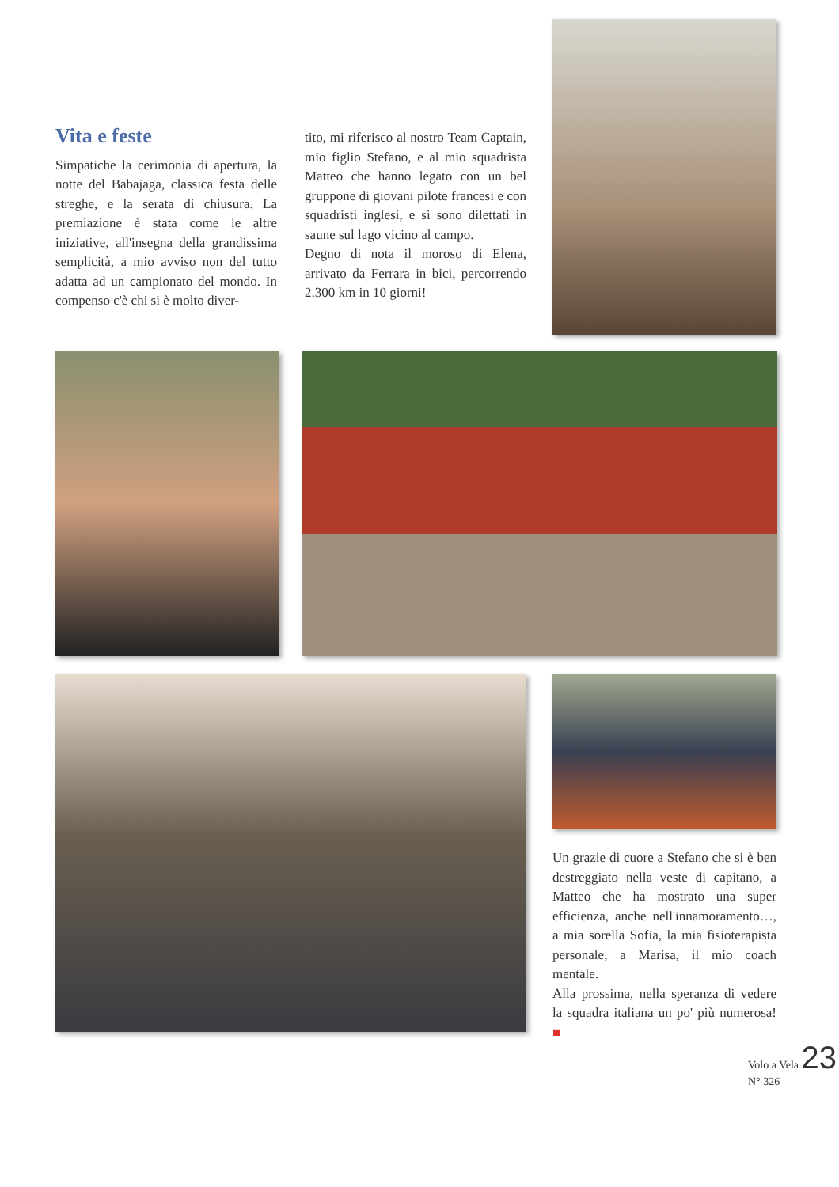Vita e feste
Simpatiche la cerimonia di apertura, la notte del Babajaga, classica festa delle streghe, e la serata di chiusura. La premiazione è stata come le altre iniziative, all'insegna della grandissima semplicità, a mio avviso non del tutto adatta ad un campionato del mondo. In compenso c'è chi si è molto diver-
tito, mi riferisco al nostro Team Captain, mio figlio Stefano, e al mio squadrista Matteo che hanno legato con un bel gruppone di giovani pilote francesi e con squadristi inglesi, e si sono dilettati in saune sul lago vicino al campo.
Degno di nota il moroso di Elena, arrivato da Ferrara in bici, percorrendo 2.300 km in 10 giorni!
Un grazie di cuore a Stefano che si è ben destreggiato nella veste di capitano, a Matteo che ha mostrato una super efficienza, anche nell'innamoramento…, a mia sorella Sofia, la mia fisioterapista personale, a Marisa, il mio coach mentale.
Alla prossima, nella speranza di vedere la squadra italiana un po' più numerosa! ■
Volo a Vela 23
N° 326